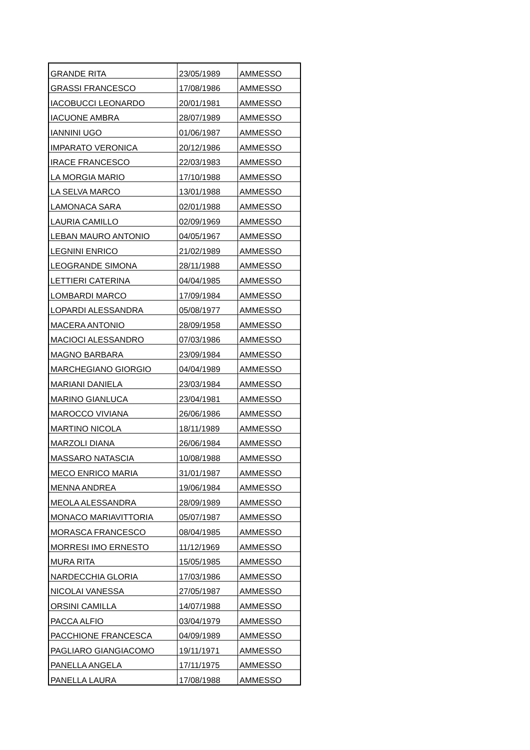| GRANDE RITA | 23/05/1989 | AMMESSO |
| GRASSI FRANCESCO | 17/08/1986 | AMMESSO |
| IACOBUCCI LEONARDO | 20/01/1981 | AMMESSO |
| IACUONE AMBRA | 28/07/1989 | AMMESSO |
| IANNINI UGO | 01/06/1987 | AMMESSO |
| IMPARATO VERONICA | 20/12/1986 | AMMESSO |
| IRACE FRANCESCO | 22/03/1983 | AMMESSO |
| LA MORGIA MARIO | 17/10/1988 | AMMESSO |
| LA SELVA MARCO | 13/01/1988 | AMMESSO |
| LAMONACA SARA | 02/01/1988 | AMMESSO |
| LAURIA CAMILLO | 02/09/1969 | AMMESSO |
| LEBAN MAURO ANTONIO | 04/05/1967 | AMMESSO |
| LEGNINI ENRICO | 21/02/1989 | AMMESSO |
| LEOGRANDE SIMONA | 28/11/1988 | AMMESSO |
| LETTIERI CATERINA | 04/04/1985 | AMMESSO |
| LOMBARDI MARCO | 17/09/1984 | AMMESSO |
| LOPARDI ALESSANDRA | 05/08/1977 | AMMESSO |
| MACERA ANTONIO | 28/09/1958 | AMMESSO |
| MACIOCI ALESSANDRO | 07/03/1986 | AMMESSO |
| MAGNO BARBARA | 23/09/1984 | AMMESSO |
| MARCHEGIANO GIORGIO | 04/04/1989 | AMMESSO |
| MARIANI DANIELA | 23/03/1984 | AMMESSO |
| MARINO GIANLUCA | 23/04/1981 | AMMESSO |
| MAROCCO VIVIANA | 26/06/1986 | AMMESSO |
| MARTINO NICOLA | 18/11/1989 | AMMESSO |
| MARZOLI DIANA | 26/06/1984 | AMMESSO |
| MASSARO NATASCIA | 10/08/1988 | AMMESSO |
| MECO ENRICO MARIA | 31/01/1987 | AMMESSO |
| MENNA ANDREA | 19/06/1984 | AMMESSO |
| MEOLA ALESSANDRA | 28/09/1989 | AMMESSO |
| MONACO MARIAVITTORIA | 05/07/1987 | AMMESSO |
| MORASCA FRANCESCO | 08/04/1985 | AMMESSO |
| MORRESI IMO ERNESTO | 11/12/1969 | AMMESSO |
| MURA RITA | 15/05/1985 | AMMESSO |
| NARDECCHIA GLORIA | 17/03/1986 | AMMESSO |
| NICOLAI VANESSA | 27/05/1987 | AMMESSO |
| ORSINI CAMILLA | 14/07/1988 | AMMESSO |
| PACCA ALFIO | 03/04/1979 | AMMESSO |
| PACCHIONE FRANCESCA | 04/09/1989 | AMMESSO |
| PAGLIARO GIANGIACOMO | 19/11/1971 | AMMESSO |
| PANELLA ANGELA | 17/11/1975 | AMMESSO |
| PANELLA LAURA | 17/08/1988 | AMMESSO |